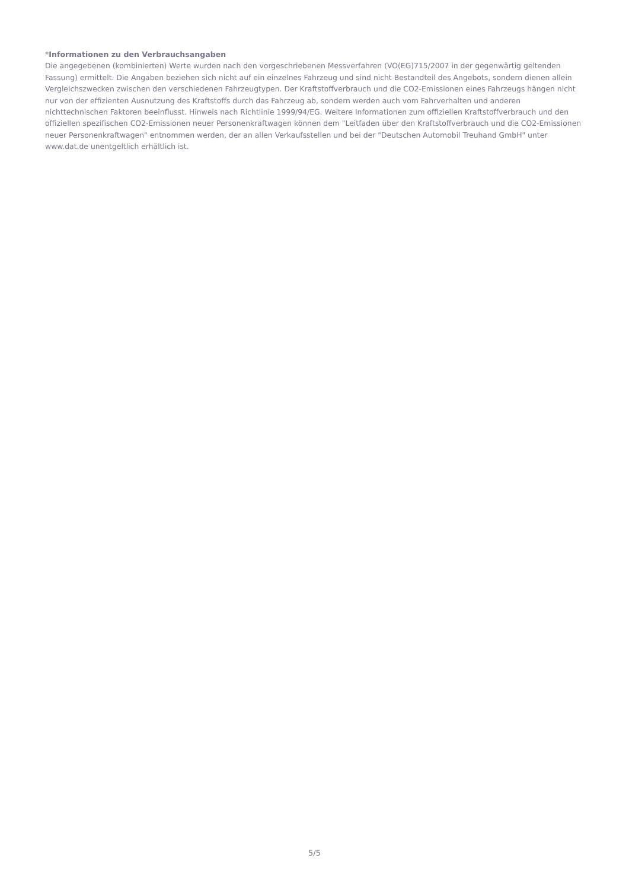*Informationen zu den Verbrauchsangaben
Die angegebenen (kombinierten) Werte wurden nach den vorgeschriebenen Messverfahren (VO(EG)715/2007 in der gegenwärtig geltenden Fassung) ermittelt. Die Angaben beziehen sich nicht auf ein einzelnes Fahrzeug und sind nicht Bestandteil des Angebots, sondern dienen allein Vergleichszwecken zwischen den verschiedenen Fahrzeugtypen. Der Kraftstoffverbrauch und die CO2-Emissionen eines Fahrzeugs hängen nicht nur von der effizienten Ausnutzung des Kraftstoffs durch das Fahrzeug ab, sondern werden auch vom Fahrverhalten und anderen nichttechnischen Faktoren beeinflusst. Hinweis nach Richtlinie 1999/94/EG. Weitere Informationen zum offiziellen Kraftstoffverbrauch und den offiziellen spezifischen CO2-Emissionen neuer Personenkraftwagen können dem "Leitfaden über den Kraftstoffverbrauch und die CO2-Emissionen neuer Personenkraftwagen" entnommen werden, der an allen Verkaufsstellen und bei der "Deutschen Automobil Treuhand GmbH" unter www.dat.de unentgeltlich erhältlich ist.
5/5